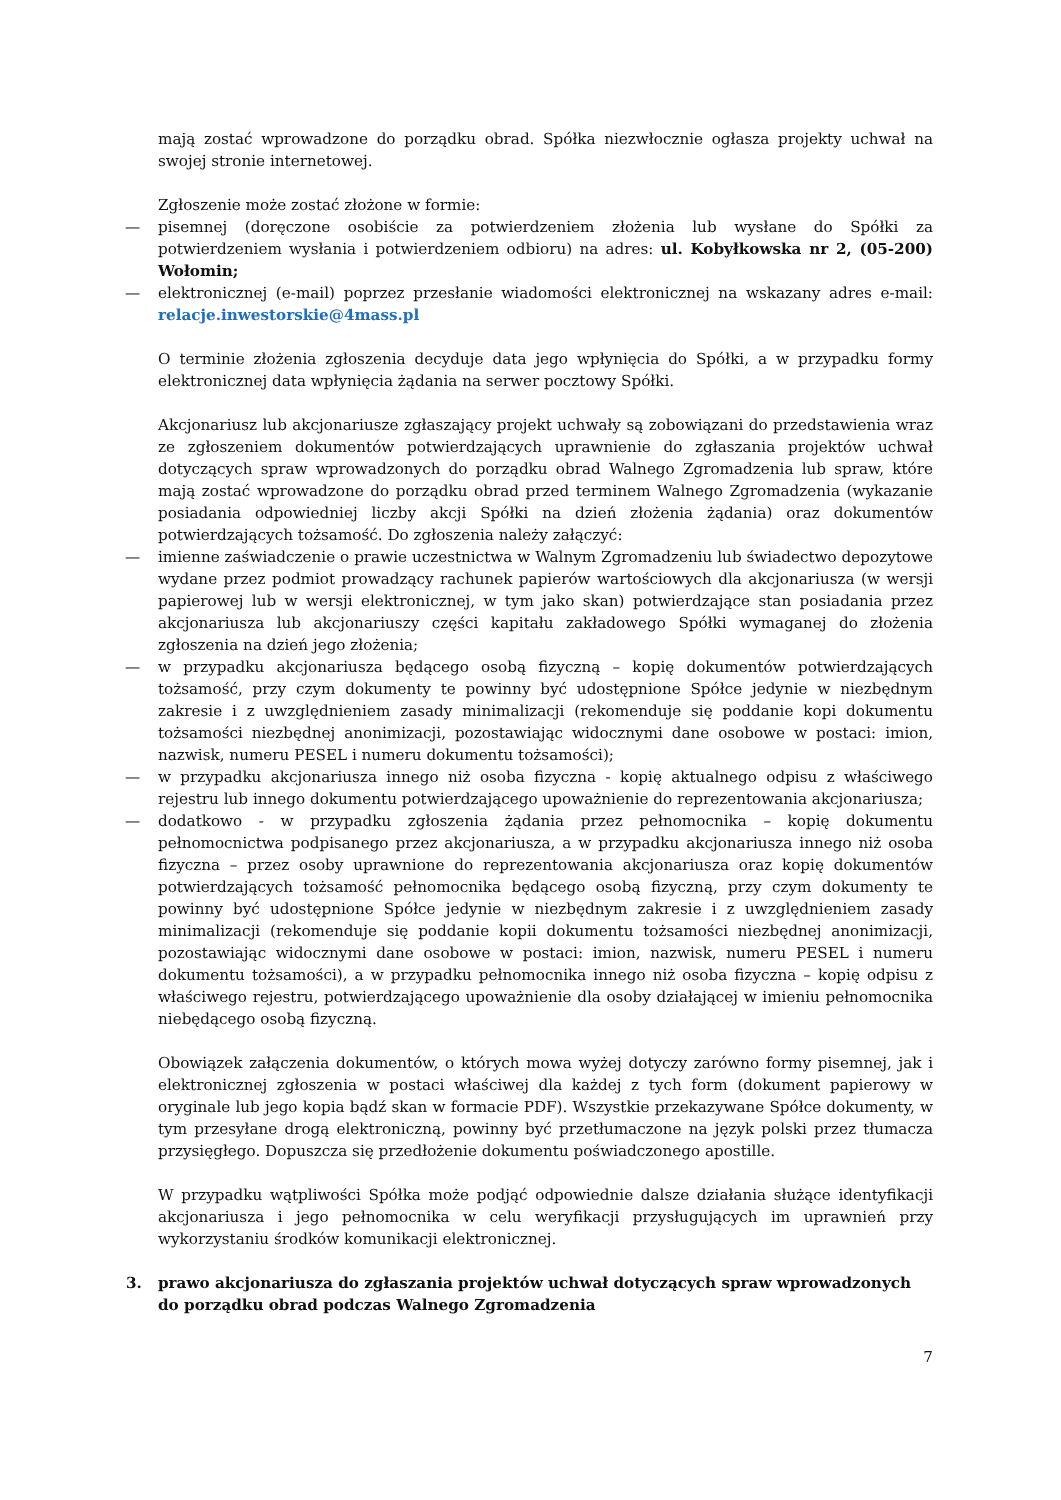mają zostać wprowadzone do porządku obrad. Spółka niezwłocznie ogłasza projekty uchwał na swojej stronie internetowej.
Zgłoszenie może zostać złożone w formie:
— pisemnej (doręczone osobiście za potwierdzeniem złożenia lub wysłane do Spółki za potwierdzeniem wysłania i potwierdzeniem odbioru) na adres: ul. Kobyłkowska nr 2, (05-200) Wołomin;
— elektronicznej (e-mail) poprzez przesłanie wiadomości elektronicznej na wskazany adres e-mail: relacje.inwestorskie@4mass.pl
O terminie złożenia zgłoszenia decyduje data jego wpłynięcia do Spółki, a w przypadku formy elektronicznej data wpłynięcia żądania na serwer pocztowy Spółki.
Akcjonariusz lub akcjonariusze zgłaszający projekt uchwały są zobowiązani do przedstawienia wraz ze zgłoszeniem dokumentów potwierdzających uprawnienie do zgłaszania projektów uchwał dotyczących spraw wprowadzonych do porządku obrad Walnego Zgromadzenia lub spraw, które mają zostać wprowadzone do porządku obrad przed terminem Walnego Zgromadzenia (wykazanie posiadania odpowiedniej liczby akcji Spółki na dzień złożenia żądania) oraz dokumentów potwierdzających tożsamość. Do zgłoszenia należy załączyć:
— imienne zaświadczenie o prawie uczestnictwa w Walnym Zgromadzeniu lub świadectwo depozytowe wydane przez podmiot prowadzący rachunek papierów wartościowych dla akcjonariusza (w wersji papierowej lub w wersji elektronicznej, w tym jako skan) potwierdzające stan posiadania przez akcjonariusza lub akcjonariuszy części kapitału zakładowego Spółki wymaganej do złożenia zgłoszenia na dzień jego złożenia;
— w przypadku akcjonariusza będącego osobą fizyczną – kopię dokumentów potwierdzających tożsamość, przy czym dokumenty te powinny być udostępnione Spółce jedynie w niezbędnym zakresie i z uwzględnieniem zasady minimalizacji (rekomenduje się poddanie kopi dokumentu tożsamości niezbędnej anonimizacji, pozostawiając widocznymi dane osobowe w postaci: imion, nazwisk, numeru PESEL i numeru dokumentu tożsamości);
— w przypadku akcjonariusza innego niż osoba fizyczna - kopię aktualnego odpisu z właściwego rejestru lub innego dokumentu potwierdzającego upoważnienie do reprezentowania akcjonariusza;
— dodatkowo - w przypadku zgłoszenia żądania przez pełnomocnika – kopię dokumentu pełnomocnictwa podpisanego przez akcjonariusza, a w przypadku akcjonariusza innego niż osoba fizyczna – przez osoby uprawnione do reprezentowania akcjonariusza oraz kopię dokumentów potwierdzających tożsamość pełnomocnika będącego osobą fizyczną, przy czym dokumenty te powinny być udostępnione Spółce jedynie w niezbędnym zakresie i z uwzględnieniem zasady minimalizacji (rekomenduje się poddanie kopii dokumentu tożsamości niezbędnej anonimizacji, pozostawiając widocznymi dane osobowe w postaci: imion, nazwisk, numeru PESEL i numeru dokumentu tożsamości), a w przypadku pełnomocnika innego niż osoba fizyczna – kopię odpisu z właściwego rejestru, potwierdzającego upoważnienie dla osoby działającej w imieniu pełnomocnika niebędącego osobą fizyczną.
Obowiązek załączenia dokumentów, o których mowa wyżej dotyczy zarówno formy pisemnej, jak i elektronicznej zgłoszenia w postaci właściwej dla każdej z tych form (dokument papierowy w oryginale lub jego kopia bądź skan w formacie PDF). Wszystkie przekazywane Spółce dokumenty, w tym przesyłane drogą elektroniczną, powinny być przetłumaczone na język polski przez tłumacza przysięgłego. Dopuszcza się przedłożenie dokumentu poświadczonego apostille.
W przypadku wątpliwości Spółka może podjąć odpowiednie dalsze działania służące identyfikacji akcjonariusza i jego pełnomocnika w celu weryfikacji przysługujących im uprawnień przy wykorzystaniu środków komunikacji elektronicznej.
3. prawo akcjonariusza do zgłaszania projektów uchwał dotyczących spraw wprowadzonych do porządku obrad podczas Walnego Zgromadzenia
7